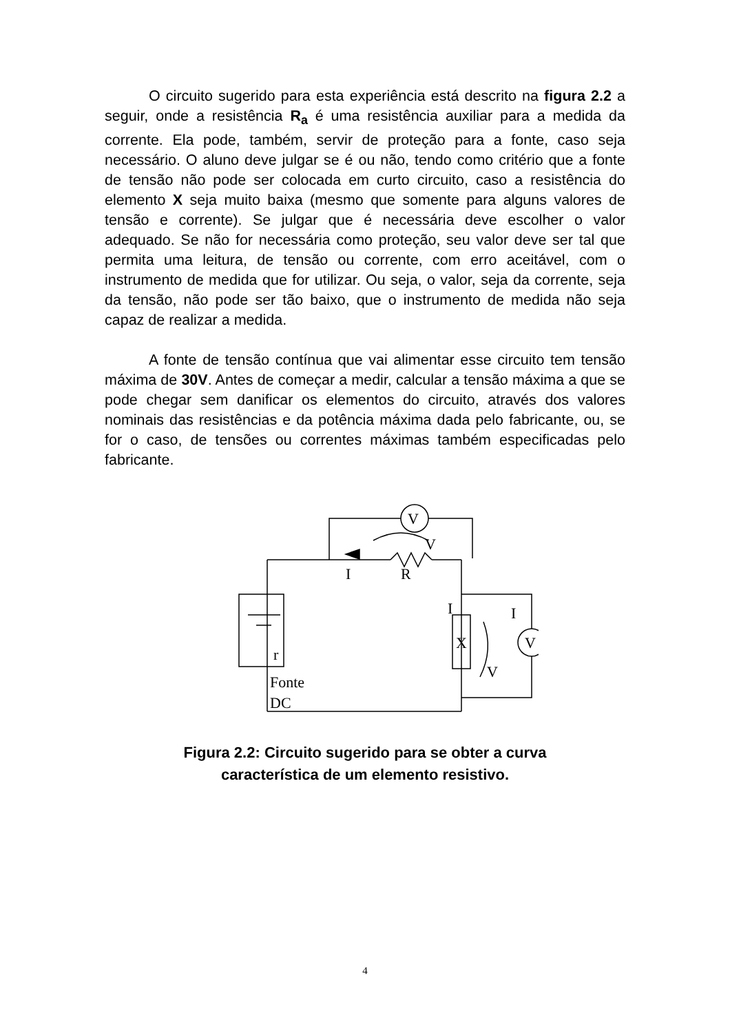O circuito sugerido para esta experiência está descrito na figura 2.2 a seguir, onde a resistência R<sub>a</sub> é uma resistência auxiliar para a medida da corrente. Ela pode, também, servir de proteção para a fonte, caso seja necessário. O aluno deve julgar se é ou não, tendo como critério que a fonte de tensão não pode ser colocada em curto circuito, caso a resistência do elemento X seja muito baixa (mesmo que somente para alguns valores de tensão e corrente). Se julgar que é necessária deve escolher o valor adequado. Se não for necessária como proteção, seu valor deve ser tal que permita uma leitura, de tensão ou corrente, com erro aceitável, com o instrumento de medida que for utilizar. Ou seja, o valor, seja da corrente, seja da tensão, não pode ser tão baixo, que o instrumento de medida não seja capaz de realizar a medida.
A fonte de tensão contínua que vai alimentar esse circuito tem tensão máxima de 30V. Antes de começar a medir, calcular a tensão máxima a que se pode chegar sem danificar os elementos do circuito, através dos valores nominais das resistências e da potência máxima dada pelo fabricante, ou, se for o caso, de tensões ou correntes máximas também especificadas pelo fabricante.
I
R
V
V
r
Fonte
DC
I
X
V
I
V
Figura 2.2: Circuito sugerido para se obter a curva
característica de um elemento resistivo.
4